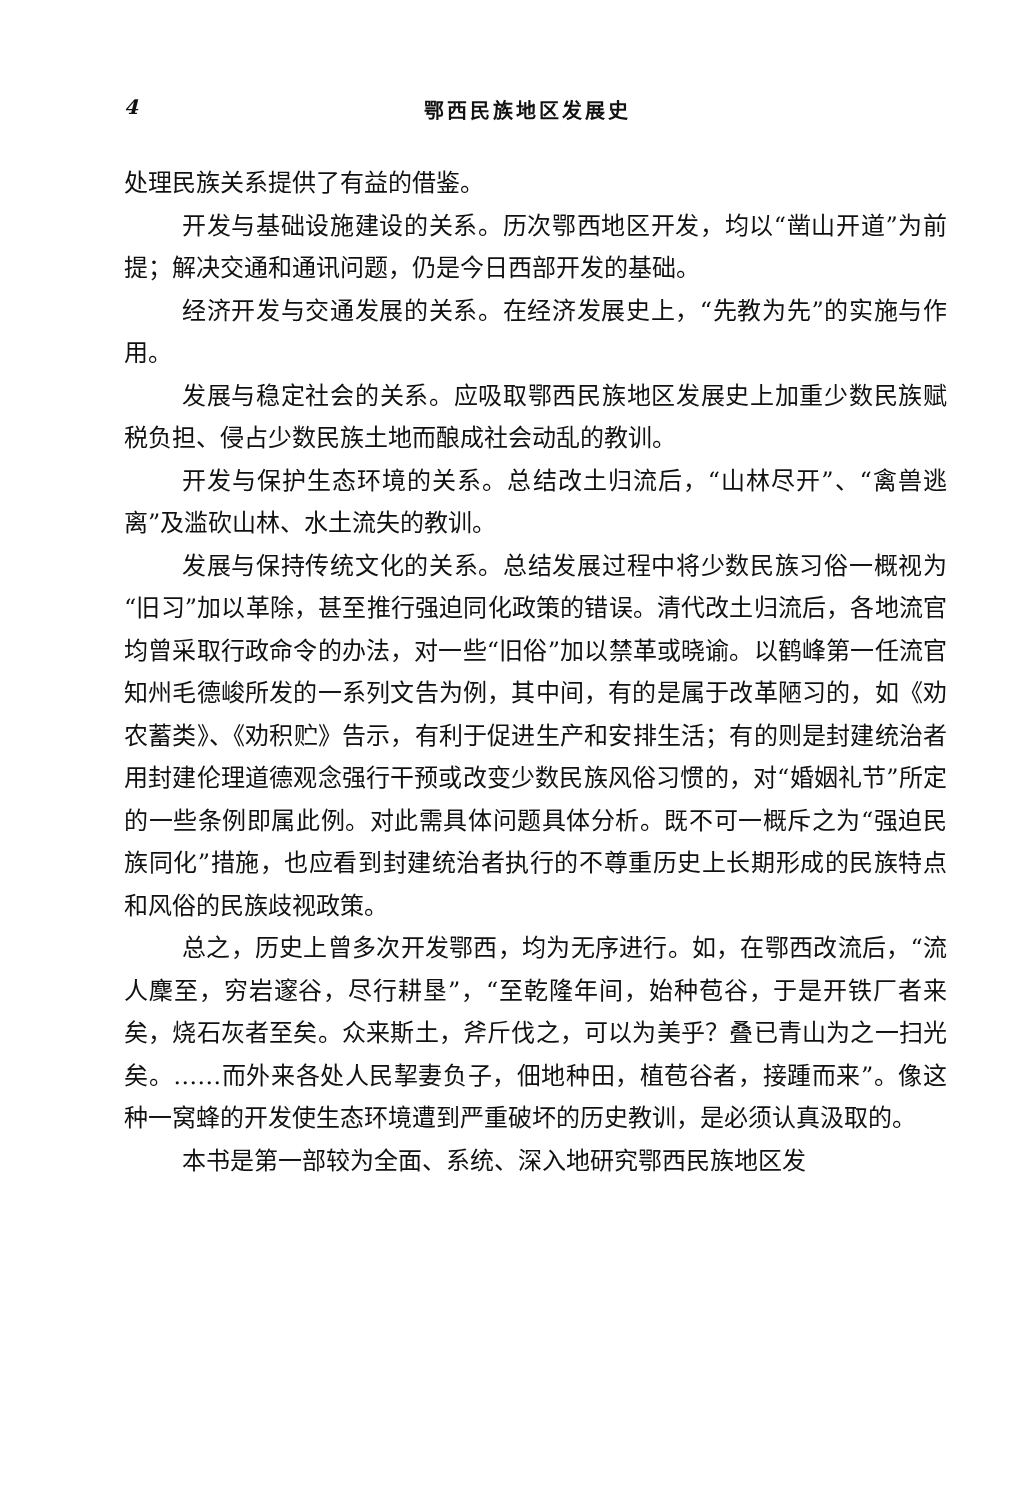4 鄂西民族地区发展史
处理民族关系提供了有益的借鉴。
开发与基础设施建设的关系。历次鄂西地区开发，均以“凿山开道”为前提；解决交通和通讯问题，仍是今日西部开发的基础。
经济开发与交通发展的关系。在经济发展史上，“先教为先”的实施与作用。
发展与稳定社会的关系。应吸取鄂西民族地区发展史上加重少数民族赋税负担、侵占少数民族土地而酿成社会动乱的教训。
开发与保护生态环境的关系。总结改土归流后，“山林尽开”、“禽兽逃离”及滥砍山林、水土流失的教训。
发展与保持传统文化的关系。总结发展过程中将少数民族习俗一概视为“旧习”加以革除，甚至推行强迫同化政策的错误。清代改土归流后，各地流官均曾采取行政命令的办法，对一些“旧俗”加以禁革或晓谕。以鹤峰第一任流官知州毛德峻所发的一系列文告为例，其中间，有的是属于改革陋习的，如《劝农蓄类》、《劝积贮》告示，有利于促进生产和安排生活；有的则是封建统治者用封建伦理道德观念强行干预或改变少数民族风俗习惯的，对“婚姻礼节”所定的一些条例即属此例。对此需具体问题具体分析。既不可一概斥之为“强迫民族同化”措施，也应看到封建统治者执行的不尊重历史上长期形成的民族特点和风俗的民族歧视政策。
总之，历史上曾多次开发鄂西，均为无序进行。如，在鄂西改流后，“流人麇至，穷岩邃谷，尽行耕垦”，“至乾隆年间，始种苞谷，于是开铁厂者来矣，烧石灰者至矣。众来斯土，斧斤伐之，可以为美乎？叠已青山为之一扫光矣。……而外来各处人民挈妻负子，佃地种田，植苞谷者，接踵而来”。像这种一窝蜂的开发使生态环境遭到严重破坏的历史教训，是必须认真汲取的。
本书是第一部较为全面、系统、深入地研究鄂西民族地区发